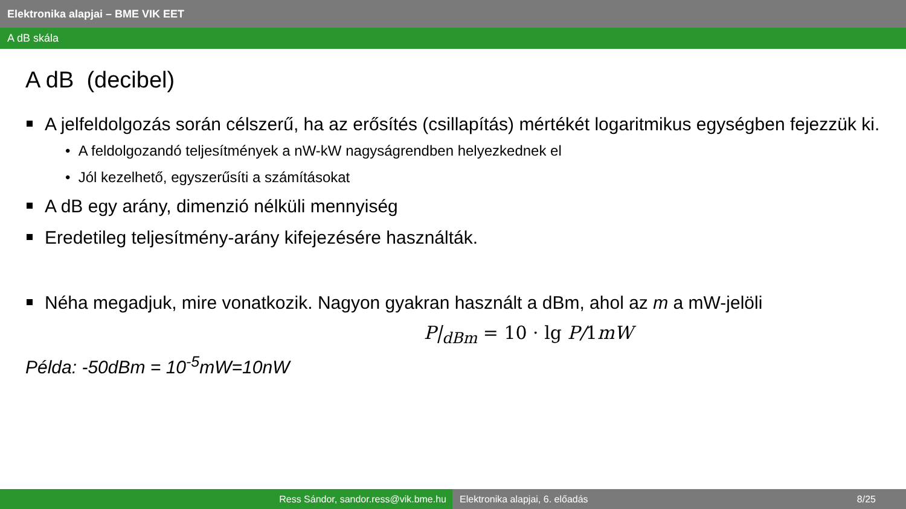Elektronika alapjai – BME VIK EET
A dB skála
A dB (decibel)
A jelfeldolgozás során célszerű, ha az erősítés (csillapítás) mértékét logaritmikus egységben fejezzük ki.
• A feldolgozandó teljesítmények a nW-kW nagyságrendben helyezkednek el
• Jól kezelhető, egyszerűsíti a számításokat
A dB egy arány, dimenzió nélküli mennyiség
Eredetileg teljesítmény-arány kifejezésére használták.
Néha megadjuk, mire vonatkozik. Nagyon gyakran használt a dBm, ahol az m a mW-jelöli
P|<sub>dBm</sub> = 10 · lg P/1mW
Példa: -50dBm = 10<sup>-5</sup>mW=10nW
Ress Sándor, sandor.ress@vik.bme.hu Elektronika alapjai, 6. előadás 8/25